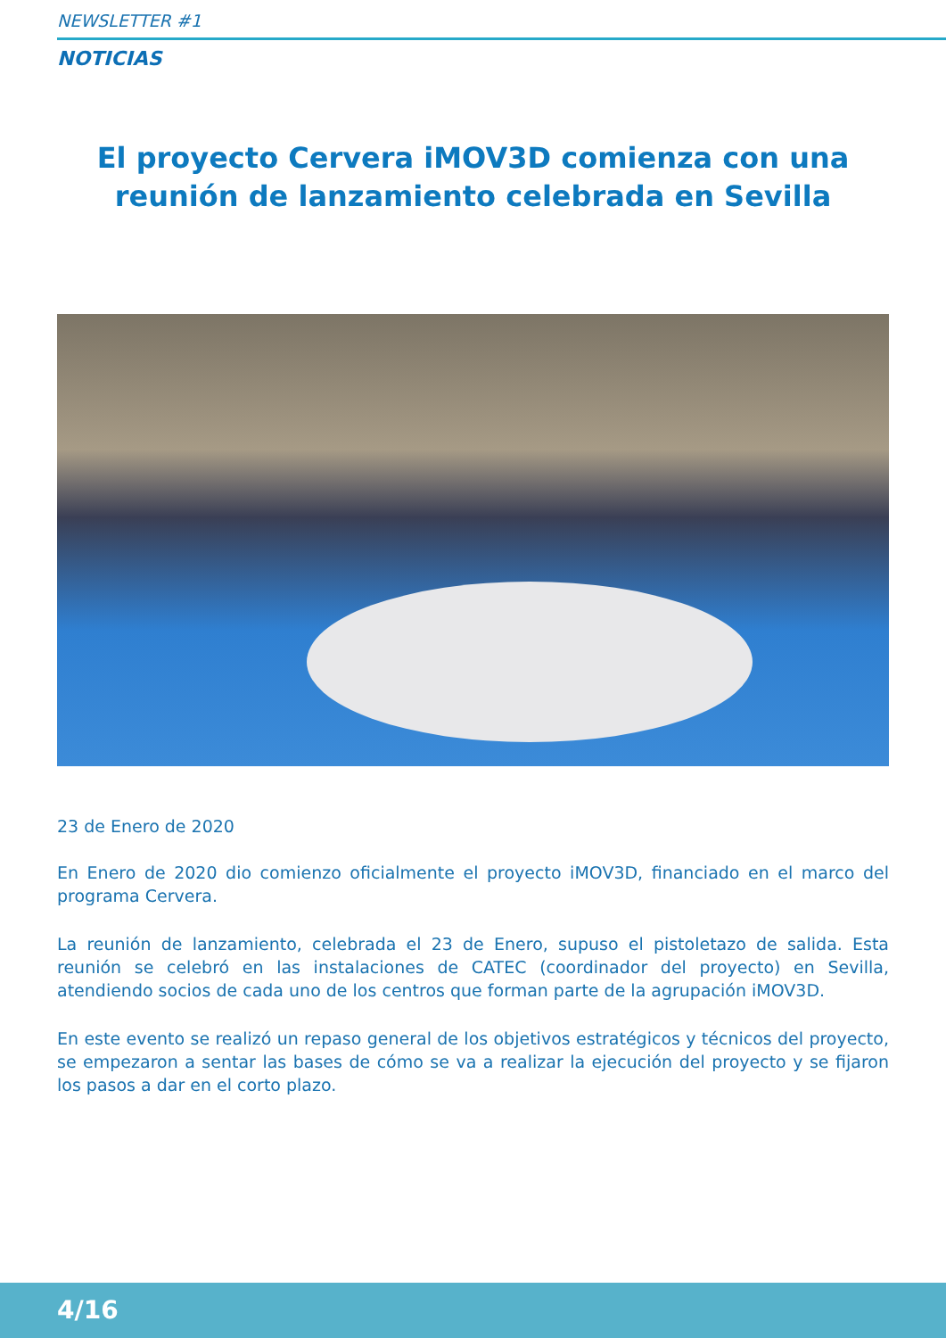NEWSLETTER #1
NOTICIAS
El proyecto Cervera iMOV3D comienza con una reunión de lanzamiento celebrada en Sevilla
23 de Enero de 2020
En Enero de 2020 dio comienzo oficialmente el proyecto iMOV3D, financiado en el marco del programa Cervera.
La reunión de lanzamiento, celebrada el 23 de Enero, supuso el pistoletazo de salida. Esta reunión se celebró en las instalaciones de CATEC (coordinador del proyecto) en Sevilla, atendiendo socios de cada uno de los centros que forman parte de la agrupación iMOV3D.
En este evento se realizó un repaso general de los objetivos estratégicos y técnicos del proyecto, se empezaron a sentar las bases de cómo se va a realizar la ejecución del proyecto y se fijaron los pasos a dar en el corto plazo.
4/16